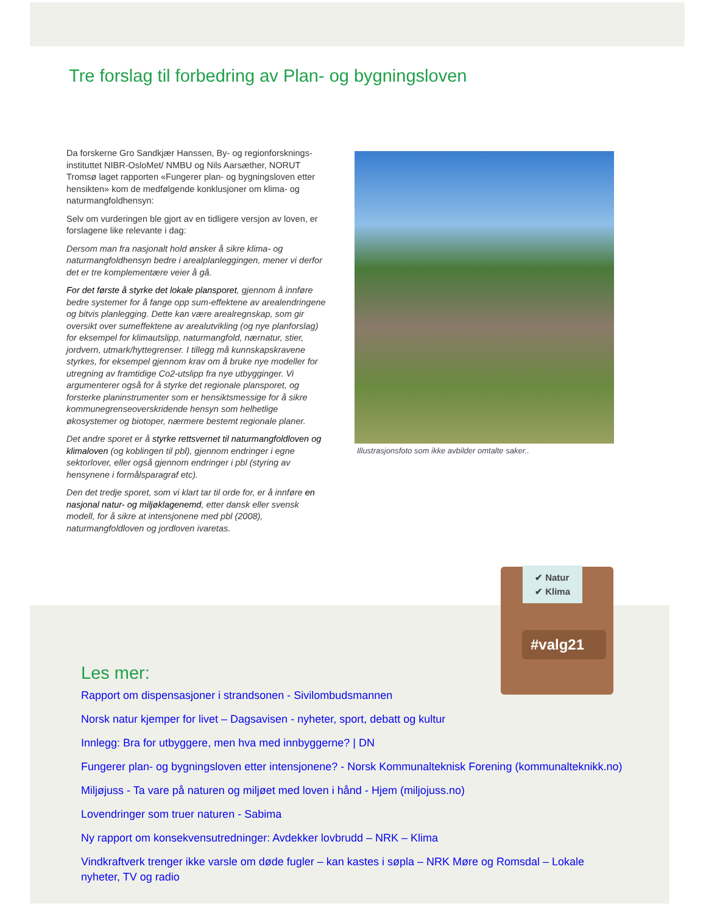Tre forslag til forbedring av Plan- og bygningsloven
Da forskerne Gro Sandkjær Hanssen, By- og regionforsknings­instituttet NIBR-OsloMet/ NMBU og Nils Aarsæther, NORUT Tromsø laget rapporten «Fungerer plan- og bygningsloven etter hensikten» kom de medfølgende konklusjoner om klima- og naturmangfoldhensyn:
Selv om vurderingen ble gjort av en tidligere versjon av loven, er forslagene like relevante i dag:
Dersom man fra nasjonalt hold ønsker å sikre klima- og naturmangfoldhensyn bedre i arealplanleggingen, mener vi derfor det er tre komplementære veier å gå.
For det første å styrke det lokale plansporet, gjennom å innføre bedre systemer for å fange opp sum-effektene av arealendringene og bitvis planlegging. Dette kan være arealregnskap, som gir oversikt over sumeffektene av arealutvikling (og nye planforslag) for eksempel for klimautslipp, naturmangfold, nærnatur, stier, jordvern, utmark/hyttegrenser. I tillegg må kunnskapskravene styrkes, for eksempel gjennom krav om å bruke nye modeller for utregning av framtidige Co2-utslipp fra nye utbygginger. Vi argumenterer også for å styrke det regionale plansporet, og forsterke planinstrumenter som er hensiktsmessige for å sikre kommunegrenseoverskridende hensyn som helhetlige økosystemer og biotoper, nærmere bestemt regionale planer.
Det andre sporet er å styrke rettsvernet til naturmangfoldloven og klimaloven (og koblingen til pbl), gjennom endringer i egne sektorlover, eller også gjennom endringer i pbl (styring av hensynene i formålsparagraf etc).
Den det tredje sporet, som vi klart tar til orde for, er å innføre en nasjonal natur- og miljøklagenemd, etter dansk eller svensk modell, for å sikre at intensjonene med pbl (2008), naturmangfoldloven og jordloven ivaretas.
Illustrasjonsfoto som ikke avbilder omtalte saker..
#valg21
✔ Natur
✔ Klima
Les mer:
Rapport om dispensasjoner i strandsonen - Sivilombudsmannen
Norsk natur kjemper for livet – Dagsavisen - nyheter, sport, debatt og kultur
Innlegg: Bra for utbyggere, men hva med innbyggerne? | DN
Fungerer plan- og bygningsloven etter intensjonene? - Norsk Kommunalteknisk Forening (kommunalteknikk.no)
Miljøjuss - Ta vare på naturen og miljøet med loven i hånd - Hjem (miljojuss.no)
Lovendringer som truer naturen - Sabima
Ny rapport om konsekvensutredninger: Avdekker lovbrudd – NRK – Klima
Vindkraftverk trenger ikke varsle om døde fugler – kan kastes i søpla – NRK Møre og Romsdal – Lokale nyheter, TV og radio